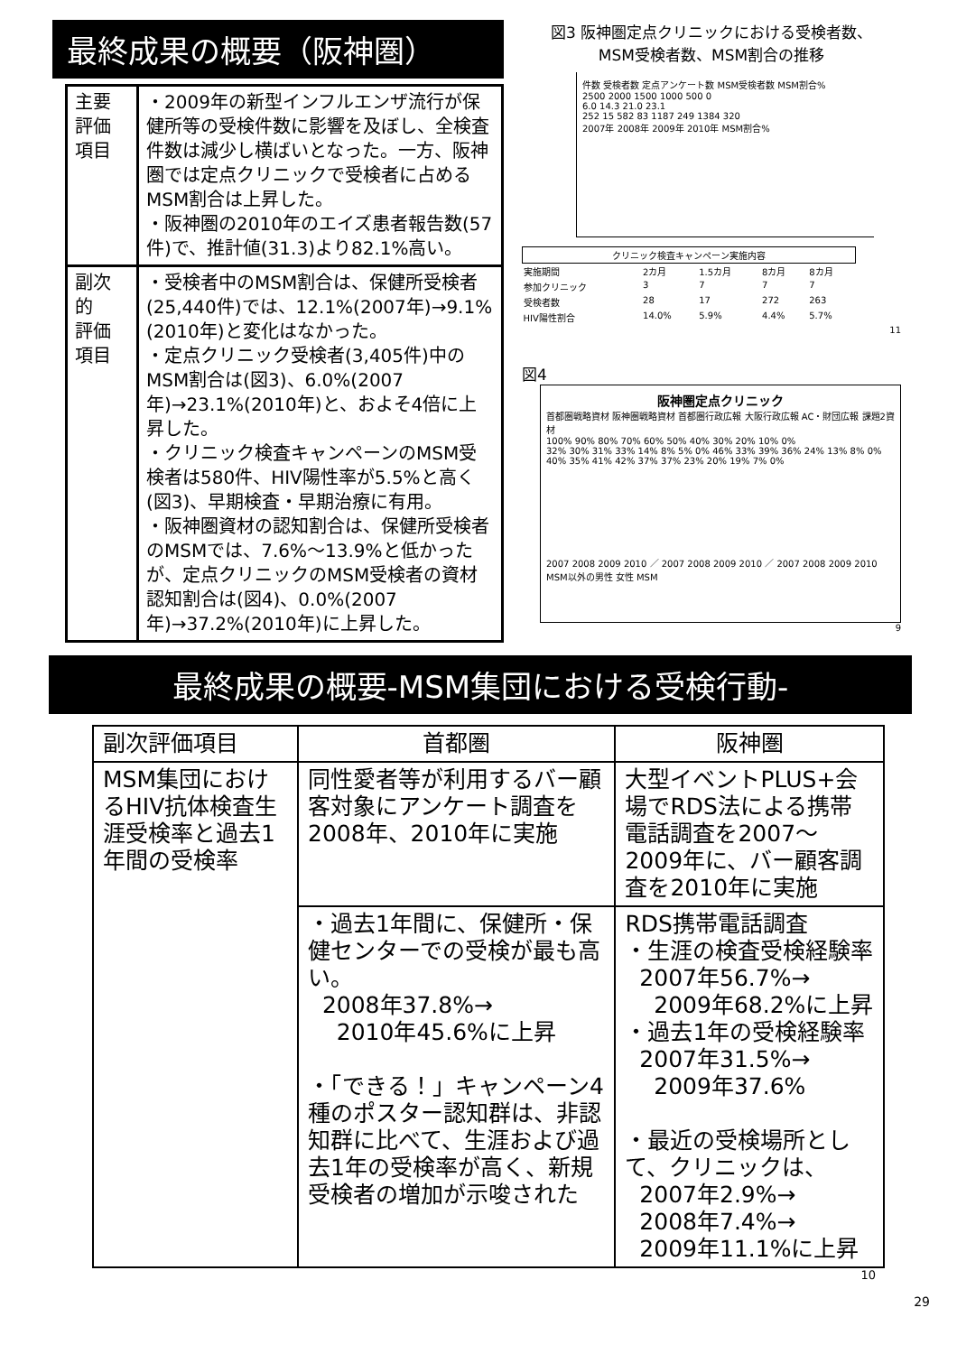最終成果の概要（阪神圏）
| 主要 評価 項目 | ・2009年の新型インフルエンザ流行が保健所等の受検件数に影響を及ぼし、全検査件数は減少し横ばいとなった。一方、阪神圏では定点クリニックで受検者に占めるMSM割合は上昇した。 ・阪神圏の2010年のエイズ患者報告数(57件)で、推計値(31.3)より82.1%高い。 |
| 副次 的 評価 項目 | ・受検者中のMSM割合は、保健所受検者(25,440件)では、12.1%(2007年)→9.1%(2010年)と変化はなかった。 ・定点クリニック受検者(3,405件)中のMSM割合は(図3)、6.0%(2007年)→23.1%(2010年)と、およそ4倍に上昇した。 ・クリニック検査キャンペーンのMSM受検者は580件、HIV陽性率が5.5%と高く(図3)、早期検査・早期治療に有用。 ・阪神圏資材の認知割合は、保健所受検者のMSMでは、7.6%〜13.9%と低かったが、定点クリニックのMSM受検者の資材認知割合は(図4)、0.0%(2007年)→37.2%(2010年)に上昇した。 |
図3 阪神圏定点クリニックにおける受検者数、
MSM受検者数、MSM割合の推移
件数 受検者数 定点アンケート数 MSM受検者数 MSM割合%
2500 2000 1500 1000 500 0
6.0 14.3 21.0 23.1
252 15 582 83 1187 249 1384 320
2007年 2008年 2009年 2010年 MSM割合%
| クリニック検査キャンペーン実施内容 | | | | |
| 実施期間 | 2カ月 | 1.5カ月 | 8カ月 | 8カ月 |
| 参加クリニック | 3 | 7 | 7 | 7 |
| 受検者数 | 28 | 17 | 272 | 263 |
| HIV陽性割合 | 14.0% | 5.9% | 4.4% | 5.7% |
11
図4
阪神圏定点クリニック
首都圏戦略資材 阪神圏戦略資材 首都圏行政広報 大阪行政広報 AC・財団広報 課題2資材
100% 90% 80% 70% 60% 50% 40% 30% 20% 10% 0%
32% 30% 31% 33% 14% 8% 5% 0% 46% 33% 39% 36% 24% 13% 8% 0% 40% 35% 41% 42% 37% 37% 23% 20% 19% 7% 0%
2007 2008 2009 2010 ／ 2007 2008 2009 2010 ／ 2007 2008 2009 2010
MSM以外の男性 女性 MSM
9
最終成果の概要-MSM集団における受検行動-
| 副次評価項目 | 首都圏 | 阪神圏 |
| --- | --- | --- |
| MSM集団におけるHIV抗体検査生涯受検率と過去1年間の受検率 | 同性愛者等が利用するバー顧客対象にアンケート調査を2008年、2010年に実施 | 大型イベントPLUS+会場でRDS法による携帯電話調査を2007〜2009年に、バー顧客調査を2010年に実施 |
| | ・過去1年間に、保健所・保健センターでの受検が最も高い。 2008年37.8%→ 2010年45.6%に上昇 ・「できる！」キャンペーン4種のポスター認知群は、非認知群に比べて、生涯および過去1年の受検率が高く、新規受検者の増加が示唆された | RDS携帯電話調査 ・生涯の検査受検経験率 2007年56.7%→ 2009年68.2%に上昇 ・過去1年の受検経験率 2007年31.5%→ 2009年37.6% ・最近の受検場所として、クリニックは、 2007年2.9%→ 2008年7.4%→ 2009年11.1%に上昇 |
10
29